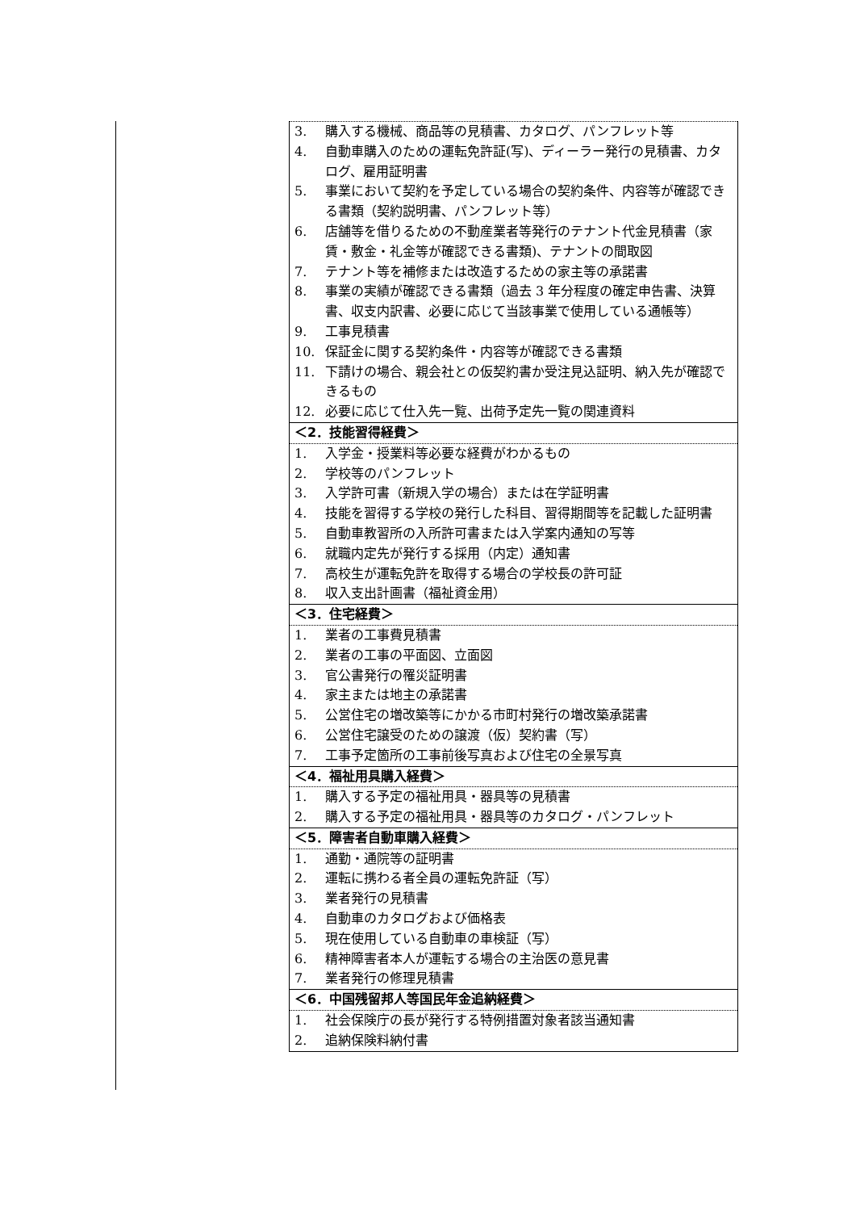| 3. 購入する機械、商品等の見積書、カタログ、パンフレット等 4. 自動車購入のための運転免許証(写)、ディーラー発行の見積書、カタログ、雇用証明書 5. 事業において契約を予定している場合の契約条件、内容等が確認できる書類（契約説明書、パンフレット等） 6. 店舗等を借りるための不動産業者等発行のテナント代金見積書（家賃・敷金・礼金等が確認できる書類)、テナントの間取図 7. テナント等を補修または改造するための家主等の承諾書 8. 事業の実績が確認できる書類（過去 3 年分程度の確定申告書、決算書、収支内訳書、必要に応じて当該事業で使用している通帳等） 9. 工事見積書 10. 保証金に関する契約条件・内容等が確認できる書類 11. 下請けの場合、親会社との仮契約書か受注見込証明、納入先が確認できるもの 12. 必要に応じて仕入先一覧、出荷予定先一覧の関連資料 |
| ＜2．技能習得経費＞ |
| 1. 入学金・授業料等必要な経費がわかるもの 2. 学校等のパンフレット 3. 入学許可書（新規入学の場合）または在学証明書 4. 技能を習得する学校の発行した科目、習得期間等を記載した証明書 5. 自動車教習所の入所許可書または入学案内通知の写等 6. 就職内定先が発行する採用（内定）通知書 7. 高校生が運転免許を取得する場合の学校長の許可証 8. 収入支出計画書（福祉資金用） |
| ＜3．住宅経費＞ |
| 1. 業者の工事費見積書 2. 業者の工事の平面図、立面図 3. 官公書発行の罹災証明書 4. 家主または地主の承諾書 5. 公営住宅の増改築等にかかる市町村発行の増改築承諾書 6. 公営住宅譲受のための譲渡（仮）契約書（写） 7. 工事予定箇所の工事前後写真および住宅の全景写真 |
| ＜4．福祉用具購入経費＞ |
| 1. 購入する予定の福祉用具・器具等の見積書 2. 購入する予定の福祉用具・器具等のカタログ・パンフレット |
| ＜5．障害者自動車購入経費＞ |
| 1. 通勤・通院等の証明書 2. 運転に携わる者全員の運転免許証（写） 3. 業者発行の見積書 4. 自動車のカタログおよび価格表 5. 現在使用している自動車の車検証（写） 6. 精神障害者本人が運転する場合の主治医の意見書 7. 業者発行の修理見積書 |
| ＜6．中国残留邦人等国民年金追納経費＞ |
| 1. 社会保険庁の長が発行する特例措置対象者該当通知書 2. 追納保険料納付書 |